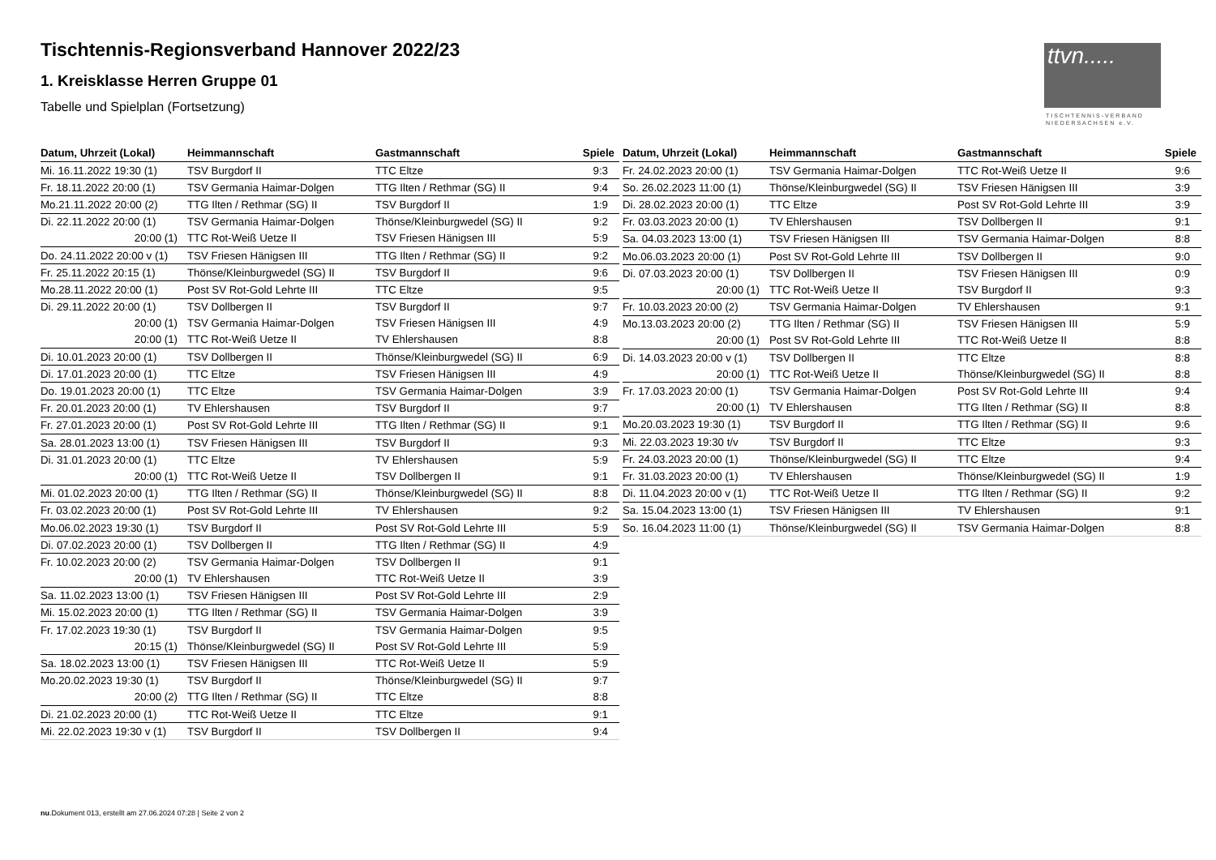Tischtennis-Regionsverband Hannover 2022/23
1. Kreisklasse Herren Gruppe 01
Tabelle und Spielplan (Fortsetzung)
ttvn.....
TISCHTENNIS-VERBAND
NIEDERSACHSEN e.V.
| Datum, Uhrzeit (Lokal) | Heimmannschaft | Gastmannschaft | Spiele |
| --- | --- | --- | --- |
| Mi. 16.11.2022 19:30 (1) | TSV Burgdorf II | TTC Eltze | 9:3 |
| Fr. 18.11.2022 20:00 (1) | TSV Germania Haimar-Dolgen | TTG Ilten / Rethmar (SG) II | 9:4 |
| Mo.21.11.2022 20:00 (2) | TTG Ilten / Rethmar (SG) II | TSV Burgdorf II | 1:9 |
| Di. 22.11.2022 20:00 (1) | TSV Germania Haimar-Dolgen | Thönse/Kleinburgwedel (SG) II | 9:2 |
| 20:00 (1) | TTC Rot-Weiß Uetze II | TSV Friesen Hänigsen III | 5:9 |
| Do. 24.11.2022 20:00 v (1) | TSV Friesen Hänigsen III | TTG Ilten / Rethmar (SG) II | 9:2 |
| Fr. 25.11.2022 20:15 (1) | Thönse/Kleinburgwedel (SG) II | TSV Burgdorf II | 9:6 |
| Mo.28.11.2022 20:00 (1) | Post SV Rot-Gold Lehrte III | TTC Eltze | 9:5 |
| Di. 29.11.2022 20:00 (1) | TSV Dollbergen II | TSV Burgdorf II | 9:7 |
| 20:00 (1) | TSV Germania Haimar-Dolgen | TSV Friesen Hänigsen III | 4:9 |
| 20:00 (1) | TTC Rot-Weiß Uetze II | TV Ehlershausen | 8:8 |
| Di. 10.01.2023 20:00 (1) | TSV Dollbergen II | Thönse/Kleinburgwedel (SG) II | 6:9 |
| Di. 17.01.2023 20:00 (1) | TTC Eltze | TSV Friesen Hänigsen III | 4:9 |
| Do. 19.01.2023 20:00 (1) | TTC Eltze | TSV Germania Haimar-Dolgen | 3:9 |
| Fr. 20.01.2023 20:00 (1) | TV Ehlershausen | TSV Burgdorf II | 9:7 |
| Fr. 27.01.2023 20:00 (1) | Post SV Rot-Gold Lehrte III | TTG Ilten / Rethmar (SG) II | 9:1 |
| Sa. 28.01.2023 13:00 (1) | TSV Friesen Hänigsen III | TSV Burgdorf II | 9:3 |
| Di. 31.01.2023 20:00 (1) | TTC Eltze | TV Ehlershausen | 5:9 |
| 20:00 (1) | TTC Rot-Weiß Uetze II | TSV Dollbergen II | 9:1 |
| Mi. 01.02.2023 20:00 (1) | TTG Ilten / Rethmar (SG) II | Thönse/Kleinburgwedel (SG) II | 8:8 |
| Fr. 03.02.2023 20:00 (1) | Post SV Rot-Gold Lehrte III | TV Ehlershausen | 9:2 |
| Mo.06.02.2023 19:30 (1) | TSV Burgdorf II | Post SV Rot-Gold Lehrte III | 5:9 |
| Di. 07.02.2023 20:00 (1) | TSV Dollbergen II | TTG Ilten / Rethmar (SG) II | 4:9 |
| Fr. 10.02.2023 20:00 (2) | TSV Germania Haimar-Dolgen | TSV Dollbergen II | 9:1 |
| 20:00 (1) | TV Ehlershausen | TTC Rot-Weiß Uetze II | 3:9 |
| Sa. 11.02.2023 13:00 (1) | TSV Friesen Hänigsen III | Post SV Rot-Gold Lehrte III | 2:9 |
| Mi. 15.02.2023 20:00 (1) | TTG Ilten / Rethmar (SG) II | TSV Germania Haimar-Dolgen | 3:9 |
| Fr. 17.02.2023 19:30 (1) | TSV Burgdorf II | TSV Germania Haimar-Dolgen | 9:5 |
| 20:15 (1) | Thönse/Kleinburgwedel (SG) II | Post SV Rot-Gold Lehrte III | 5:9 |
| Sa. 18.02.2023 13:00 (1) | TSV Friesen Hänigsen III | TTC Rot-Weiß Uetze II | 5:9 |
| Mo.20.02.2023 19:30 (1) | TSV Burgdorf II | Thönse/Kleinburgwedel (SG) II | 9:7 |
| 20:00 (2) | TTG Ilten / Rethmar (SG) II | TTC Eltze | 8:8 |
| Di. 21.02.2023 20:00 (1) | TTC Rot-Weiß Uetze II | TTC Eltze | 9:1 |
| Mi. 22.02.2023 19:30 v (1) | TSV Burgdorf II | TSV Dollbergen II | 9:4 |
| Datum, Uhrzeit (Lokal) | Heimmannschaft | Gastmannschaft | Spiele |
| --- | --- | --- | --- |
| Fr. 24.02.2023 20:00 (1) | TSV Germania Haimar-Dolgen | TTC Rot-Weiß Uetze II | 9:6 |
| So. 26.02.2023 11:00 (1) | Thönse/Kleinburgwedel (SG) II | TSV Friesen Hänigsen III | 3:9 |
| Di. 28.02.2023 20:00 (1) | TTC Eltze | Post SV Rot-Gold Lehrte III | 3:9 |
| Fr. 03.03.2023 20:00 (1) | TV Ehlershausen | TSV Dollbergen II | 9:1 |
| Sa. 04.03.2023 13:00 (1) | TSV Friesen Hänigsen III | TSV Germania Haimar-Dolgen | 8:8 |
| Mo.06.03.2023 20:00 (1) | Post SV Rot-Gold Lehrte III | TSV Dollbergen II | 9:0 |
| Di. 07.03.2023 20:00 (1) | TSV Dollbergen II | TSV Friesen Hänigsen III | 0:9 |
| 20:00 (1) | TTC Rot-Weiß Uetze II | TSV Burgdorf II | 9:3 |
| Fr. 10.03.2023 20:00 (2) | TSV Germania Haimar-Dolgen | TV Ehlershausen | 9:1 |
| Mo.13.03.2023 20:00 (2) | TTG Ilten / Rethmar (SG) II | TSV Friesen Hänigsen III | 5:9 |
| 20:00 (1) | Post SV Rot-Gold Lehrte III | TTC Rot-Weiß Uetze II | 8:8 |
| Di. 14.03.2023 20:00 v (1) | TSV Dollbergen II | TTC Eltze | 8:8 |
| 20:00 (1) | TTC Rot-Weiß Uetze II | Thönse/Kleinburgwedel (SG) II | 8:8 |
| Fr. 17.03.2023 20:00 (1) | TSV Germania Haimar-Dolgen | Post SV Rot-Gold Lehrte III | 9:4 |
| 20:00 (1) | TV Ehlershausen | TTG Ilten / Rethmar (SG) II | 8:8 |
| Mo.20.03.2023 19:30 (1) | TSV Burgdorf II | TTG Ilten / Rethmar (SG) II | 9:6 |
| Mi. 22.03.2023 19:30 t/v | TSV Burgdorf II | TTC Eltze | 9:3 |
| Fr. 24.03.2023 20:00 (1) | Thönse/Kleinburgwedel (SG) II | TTC Eltze | 9:4 |
| Fr. 31.03.2023 20:00 (1) | TV Ehlershausen | Thönse/Kleinburgwedel (SG) II | 1:9 |
| Di. 11.04.2023 20:00 v (1) | TTC Rot-Weiß Uetze II | TTG Ilten / Rethmar (SG) II | 9:2 |
| Sa. 15.04.2023 13:00 (1) | TSV Friesen Hänigsen III | TV Ehlershausen | 9:1 |
| So. 16.04.2023 11:00 (1) | Thönse/Kleinburgwedel (SG) II | TSV Germania Haimar-Dolgen | 8:8 |
nu.Dokument 013, erstellt am 27.06.2024 07:28 | Seite 2 von 2